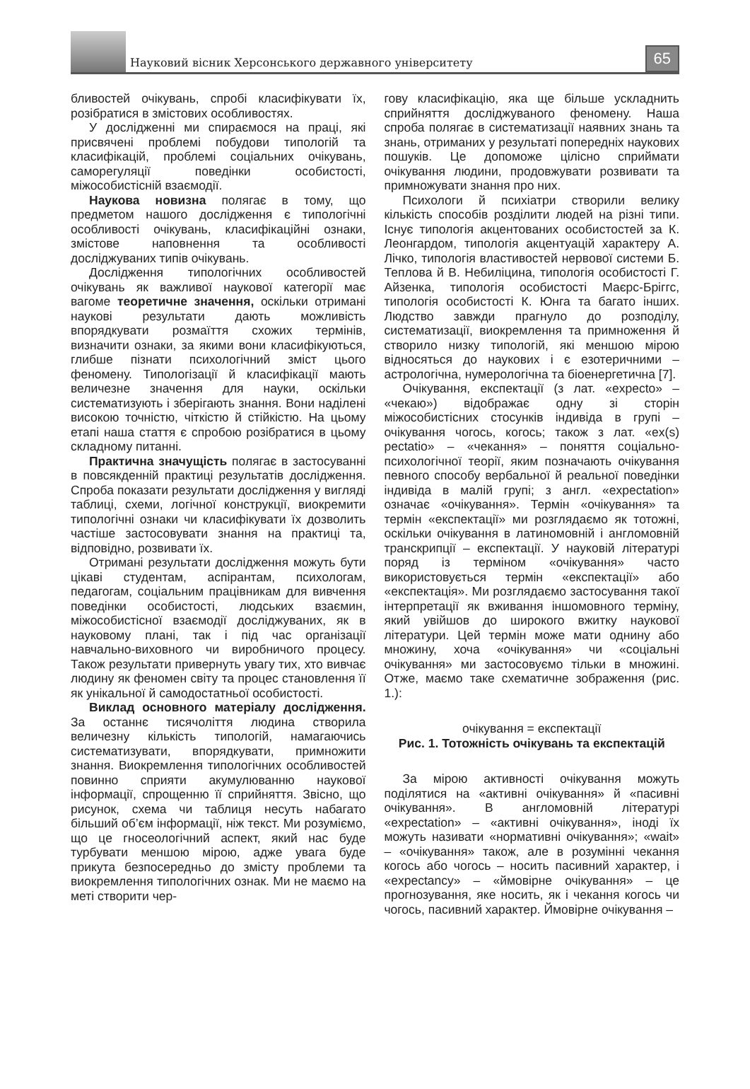Науковий вісник Херсонського державного університету
65
бливостей очікувань, спробі класифікувати їх, розібратися в змістових особливостях.
У дослідженні ми спираємося на праці, які присвячені проблемі побудови типологій та класифікацій, проблемі соціальних очікувань, саморегуляції поведінки особистості, міжособистісній взаємодії.
Наукова новизна полягає в тому, що предметом нашого дослідження є типологічні особливості очікувань, класифікаційні ознаки, змістове наповнення та особливості досліджуваних типів очікувань.
Дослідження типологічних особливостей очікувань як важливої наукової категорії має вагоме теоретичне значення, оскільки отримані наукові результати дають можливість впорядкувати розмаїття схожих термінів, визначити ознаки, за якими вони класифікуються, глибше пізнати психологічний зміст цього феномену. Типологізації й класифікації мають величезне значення для науки, оскільки систематизують і зберігають знання. Вони наділені високою точністю, чіткістю й стійкістю. На цьому етапі наша стаття є спробою розібратися в цьому складному питанні.
Практична значущість полягає в застосуванні в повсякденній практиці результатів дослідження. Спроба показати результати дослідження у вигляді таблиці, схеми, логічної конструкції, виокремити типологічні ознаки чи класифікувати їх дозволить частіше застосовувати знання на практиці та, відповідно, розвивати їх.
Отримані результати дослідження можуть бути цікаві студентам, аспірантам, психологам, педагогам, соціальним працівникам для вивчення поведінки особистості, людських взаємин, міжособистісної взаємодії досліджуваних, як в науковому плані, так і під час організації навчально-виховного чи виробничого процесу. Також результати привернуть увагу тих, хто вивчає людину як феномен світу та процес становлення її як унікальної й самодостатньої особистості.
Виклад основного матеріалу дослідження. За останнє тисячоліття людина створила величезну кількість типологій, намагаючись систематизувати, впорядкувати, примножити знання. Виокремлення типологічних особливостей повинно сприяти акумулюванню наукової інформації, спрощенню її сприйняття. Звісно, що рисунок, схема чи таблиця несуть набагато більший об’єм інформації, ніж текст. Ми розуміємо, що це гносеологічний аспект, який нас буде турбувати меншою мірою, адже увага буде прикута безпосередньо до змісту проблеми та виокремлення типологічних ознак. Ми не маємо на меті створити чер-
гову класифікацію, яка ще більше ускладнить сприйняття досліджуваного феномену. Наша спроба полягає в систематизації наявних знань та знань, отриманих у результаті попередніх наукових пошуків. Це допоможе цілісно сприймати очікування людини, продовжувати розвивати та примножувати знання про них.
Психологи й психіатри створили велику кількість способів розділити людей на різні типи. Існує типологія акцентованих особистостей за К. Леонгардом, типологія акцентуацій характеру А. Лічко, типологія властивостей нервової системи Б. Теплова й В. Небиліцина, типологія особистості Г. Айзенка, типологія особистості Маєрс-Бріггс, типологія особистості К. Юнга та багато інших. Людство завжди прагнуло до розподілу, систематизації, виокремлення та примноження й створило низку типологій, які меншою мірою відносяться до наукових і є езотеричними – астрологічна, нумерологічна та біоенергетична [7].
Очікування, експектації (з лат. «expecto» – «чекаю») відображає одну зі сторін міжособистісних стосунків індивіда в групі – очікування чогось, когось; також з лат. «ex(s) pectatio» – «чекання» – поняття соціально-психологічної теорії, яким позначають очікування певного способу вербальної й реальної поведінки індивіда в малій групі; з англ. «expectation» означає «очікування». Термін «очікування» та термін «експектації» ми розглядаємо як тотожні, оскільки очікування в латиномовній і англомовній транскрипції – експектації. У науковій літературі поряд із терміном «очікування» часто використовується термін «експектації» або «експектація». Ми розглядаємо застосування такої інтерпретації як вживання іншомовного терміну, який увійшов до широкого вжитку наукової літератури. Цей термін може мати однину або множину, хоча «очікування» чи «соціальні очікування» ми застосовуємо тільки в множині. Отже, маємо таке схематичне зображення (рис. 1.):
очікування = експектації
Рис. 1. Тотожність очікувань та експектацій
За мірою активності очікування можуть поділятися на «активні очікування» й «пасивні очікування». В англомовній літературі «expectation» – «активні очікування», іноді їх можуть називати «нормативні очікування»; «wait» – «очікування» також, але в розумінні чекання когось або чогось – носить пасивний характер, і «expectancy» – «ймовірне очікування» – це прогнозування, яке носить, як і чекання когось чи чогось, пасивний характер. Ймовірне очікування –